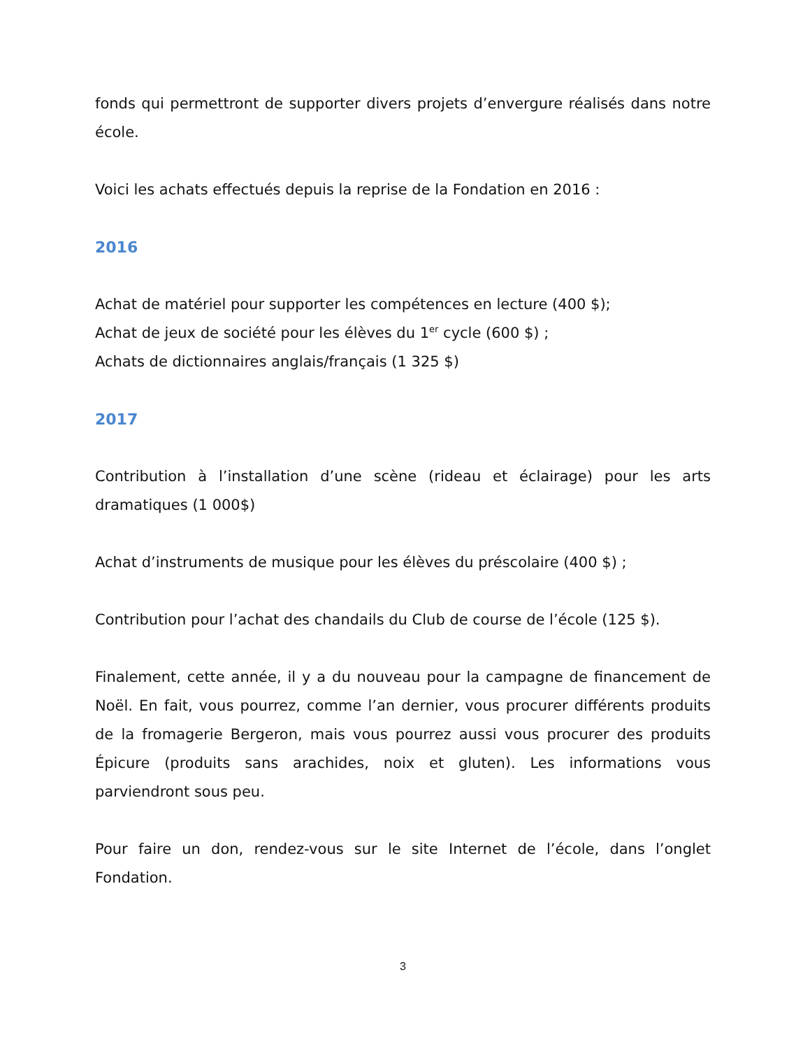fonds qui permettront de supporter divers projets d’envergure réalisés dans notre école.
Voici les achats effectués depuis la reprise de la Fondation en 2016 :
2016
Achat de matériel pour supporter les compétences en lecture (400 $);
Achat de jeux de société pour les élèves du 1<sup>er</sup> cycle (600 $) ;
Achats de dictionnaires anglais/français (1 325 $)
2017
Contribution à l’installation d’une scène (rideau et éclairage) pour les arts dramatiques (1 000$)
Achat d’instruments de musique pour les élèves du préscolaire (400 $) ;
Contribution pour l’achat des chandails du Club de course de l’école (125 $).
Finalement, cette année, il y a du nouveau pour la campagne de financement de Noël. En fait, vous pourrez, comme l’an dernier, vous procurer différents produits de la fromagerie Bergeron, mais vous pourrez aussi vous procurer des produits Épicure (produits sans arachides, noix et gluten). Les informations vous parviendront sous peu.
Pour faire un don, rendez-vous sur le site Internet de l’école, dans l’onglet Fondation.
3